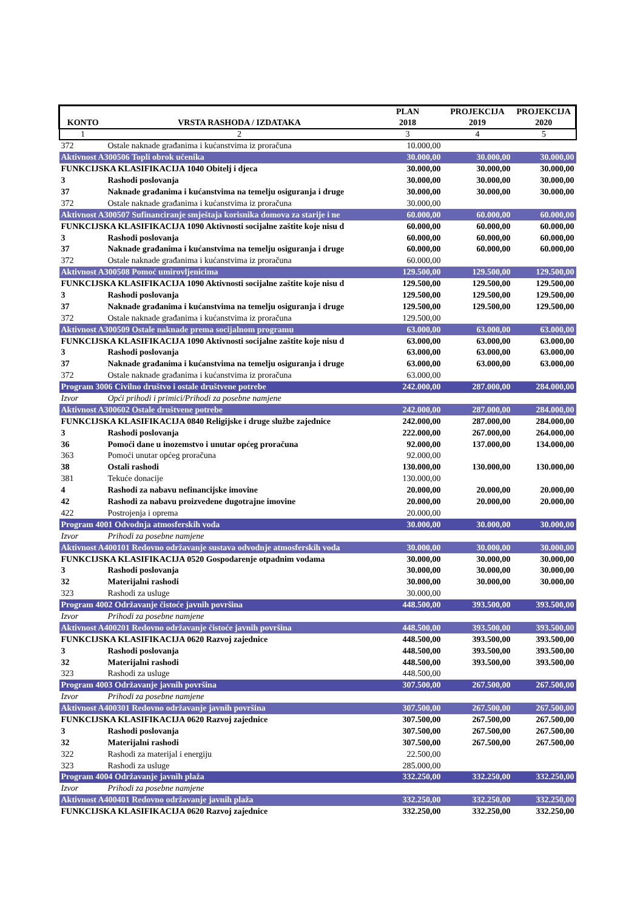| KONTO | VRSTA RASHODA / IZDATAKA | PLAN 2018 | PROJEKCIJA 2019 | PROJEKCIJA 2020 |
| --- | --- | --- | --- | --- |
| 1 | 2 | 3 | 4 | 5 |
| 372 | Ostale naknade građanima i kućanstvima iz proračuna | 10.000,00 | | |
| Aktivnost A300506 Topli obrok učenika | | 30.000,00 | 30.000,00 | 30.000,00 |
| FUNKCIJSKA KLASIFIKACIJA 1040 Obitelj i djeca | | 30.000,00 | 30.000,00 | 30.000,00 |
| 3 | Rashodi poslovanja | 30.000,00 | 30.000,00 | 30.000,00 |
| 37 | Naknade građanima i kućanstvima na temelju osiguranja i druge | 30.000,00 | 30.000,00 | 30.000,00 |
| 372 | Ostale naknade građanima i kućanstvima iz proračuna | 30.000,00 | | |
| Aktivnost A300507 Sufinanciranje smještaja korisnika domova za starije i ne | | 60.000,00 | 60.000,00 | 60.000,00 |
| FUNKCIJSKA KLASIFIKACIJA 1090 Aktivnosti socijalne zaštite koje nisu d | | 60.000,00 | 60.000,00 | 60.000,00 |
| 3 | Rashodi poslovanja | 60.000,00 | 60.000,00 | 60.000,00 |
| 37 | Naknade građanima i kućanstvima na temelju osiguranja i druge | 60.000,00 | 60.000,00 | 60.000,00 |
| 372 | Ostale naknade građanima i kućanstvima iz proračuna | 60.000,00 | | |
| Aktivnost A300508 Pomoć umirovljenicima | | 129.500,00 | 129.500,00 | 129.500,00 |
| FUNKCIJSKA KLASIFIKACIJA 1090 Aktivnosti socijalne zaštite koje nisu d | | 129.500,00 | 129.500,00 | 129.500,00 |
| 3 | Rashodi poslovanja | 129.500,00 | 129.500,00 | 129.500,00 |
| 37 | Naknade građanima i kućanstvima na temelju osiguranja i druge | 129.500,00 | 129.500,00 | 129.500,00 |
| 372 | Ostale naknade građanima i kućanstvima iz proračuna | 129.500,00 | | |
| Aktivnost A300509 Ostale naknade prema socijalnom programu | | 63.000,00 | 63.000,00 | 63.000,00 |
| FUNKCIJSKA KLASIFIKACIJA 1090 Aktivnosti socijalne zaštite koje nisu d | | 63.000,00 | 63.000,00 | 63.000,00 |
| 3 | Rashodi poslovanja | 63.000,00 | 63.000,00 | 63.000,00 |
| 37 | Naknade građanima i kućanstvima na temelju osiguranja i druge | 63.000,00 | 63.000,00 | 63.000,00 |
| 372 | Ostale naknade građanima i kućanstvima iz proračuna | 63.000,00 | | |
| Program 3006 Civilno društvo i ostale društvene potrebe | | 242.000,00 | 287.000,00 | 284.000,00 |
| Izvor | Opći prihodi i primici/Prihodi za posebne namjene | | | |
| Aktivnost A300602 Ostale društvene potrebe | | 242.000,00 | 287.000,00 | 284.000,00 |
| FUNKCIJSKA KLASIFIKACIJA 0840 Religijske i druge službe zajednice | | 242.000,00 | 287.000,00 | 284.000,00 |
| 3 | Rashodi poslovanja | 222.000,00 | 267.000,00 | 264.000,00 |
| 36 | Pomoći dane u inozemstvo i unutar općeg proračuna | 92.000,00 | 137.000,00 | 134.000,00 |
| 363 | Pomoći unutar općeg proračuna | 92.000,00 | | |
| 38 | Ostali rashodi | 130.000,00 | 130.000,00 | 130.000,00 |
| 381 | Tekuće donacije | 130.000,00 | | |
| 4 | Rashodi za nabavu nefinancijske imovine | 20.000,00 | 20.000,00 | 20.000,00 |
| 42 | Rashodi za nabavu proizvedene dugotrajne imovine | 20.000,00 | 20.000,00 | 20.000,00 |
| 422 | Postrojenja i oprema | 20.000,00 | | |
| Program 4001 Odvodnja atmosferskih voda | | 30.000,00 | 30.000,00 | 30.000,00 |
| Izvor | Prihodi za posebne namjene | | | |
| Aktivnost A400101 Redovno održavanje sustava odvodnje atmosferskih voda | | 30.000,00 | 30.000,00 | 30.000,00 |
| FUNKCIJSKA KLASIFIKACIJA 0520 Gospodarenje otpadnim vodama | | 30.000,00 | 30.000,00 | 30.000,00 |
| 3 | Rashodi poslovanja | 30.000,00 | 30.000,00 | 30.000,00 |
| 32 | Materijalni rashodi | 30.000,00 | 30.000,00 | 30.000,00 |
| 323 | Rashodi za usluge | 30.000,00 | | |
| Program 4002 Održavanje čistoće javnih površina | | 448.500,00 | 393.500,00 | 393.500,00 |
| Izvor | Prihodi za posebne namjene | | | |
| Aktivnost A400201 Redovno održavanje čistoće javnih površina | | 448.500,00 | 393.500,00 | 393.500,00 |
| FUNKCIJSKA KLASIFIKACIJA 0620 Razvoj zajednice | | 448.500,00 | 393.500,00 | 393.500,00 |
| 3 | Rashodi poslovanja | 448.500,00 | 393.500,00 | 393.500,00 |
| 32 | Materijalni rashodi | 448.500,00 | 393.500,00 | 393.500,00 |
| 323 | Rashodi za usluge | 448.500,00 | | |
| Program 4003 Održavanje javnih površina | | 307.500,00 | 267.500,00 | 267.500,00 |
| Izvor | Prihodi za posebne namjene | | | |
| Aktivnost A400301 Redovno održavanje javnih površina | | 307.500,00 | 267.500,00 | 267.500,00 |
| FUNKCIJSKA KLASIFIKACIJA 0620 Razvoj zajednice | | 307.500,00 | 267.500,00 | 267.500,00 |
| 3 | Rashodi poslovanja | 307.500,00 | 267.500,00 | 267.500,00 |
| 32 | Materijalni rashodi | 307.500,00 | 267.500,00 | 267.500,00 |
| 322 | Rashodi za materijal i energiju | 22.500,00 | | |
| 323 | Rashodi za usluge | 285.000,00 | | |
| Program 4004 Održavanje javnih plaža | | 332.250,00 | 332.250,00 | 332.250,00 |
| Izvor | Prihodi za posebne namjene | | | |
| Aktivnost A400401 Redovno održavanje javnih plaža | | 332.250,00 | 332.250,00 | 332.250,00 |
| FUNKCIJSKA KLASIFIKACIJA 0620 Razvoj zajednice | | 332.250,00 | 332.250,00 | 332.250,00 |